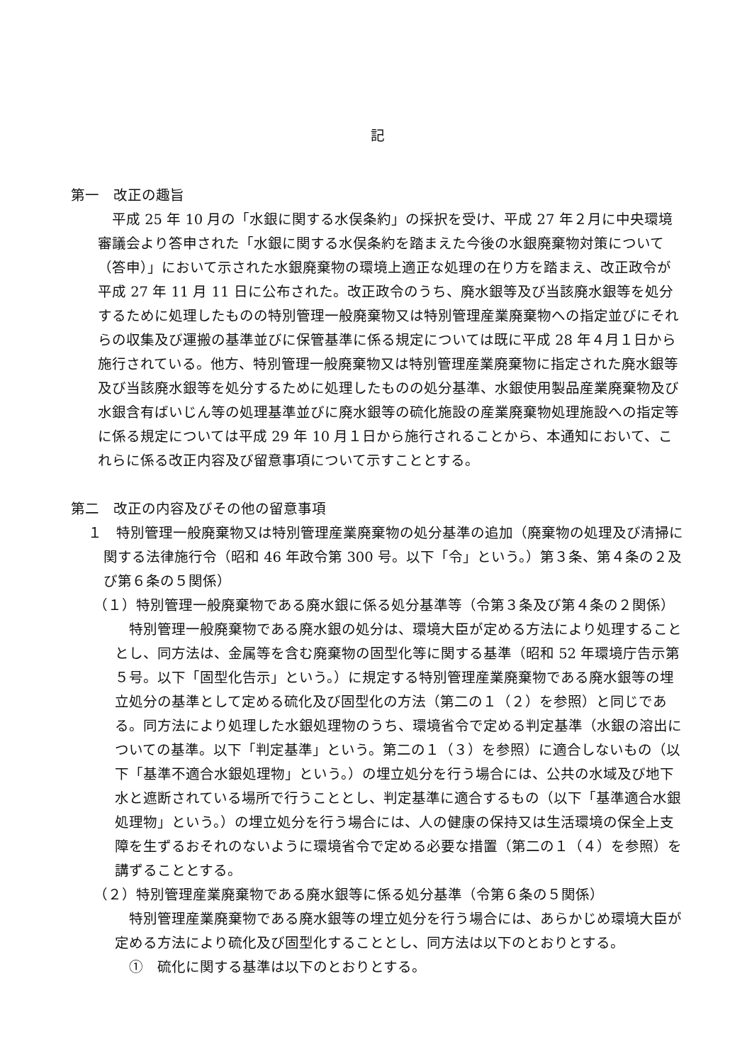記
第一　改正の趣旨
平成 25 年 10 月の「水銀に関する水俣条約」の採択を受け、平成 27 年２月に中央環境審議会より答申された「水銀に関する水俣条約を踏まえた今後の水銀廃棄物対策について（答申）」において示された水銀廃棄物の環境上適正な処理の在り方を踏まえ、改正政令が平成 27 年 11 月 11 日に公布された。改正政令のうち、廃水銀等及び当該廃水銀等を処分するために処理したものの特別管理一般廃棄物又は特別管理産業廃棄物への指定並びにそれらの収集及び運搬の基準並びに保管基準に係る規定については既に平成 28 年４月１日から施行されている。他方、特別管理一般廃棄物又は特別管理産業廃棄物に指定された廃水銀等及び当該廃水銀等を処分するために処理したものの処分基準、水銀使用製品産業廃棄物及び水銀含有ばいじん等の処理基準並びに廃水銀等の硫化施設の産業廃棄物処理施設への指定等に係る規定については平成 29 年 10 月１日から施行されることから、本通知において、これらに係る改正内容及び留意事項について示すこととする。
第二　改正の内容及びその他の留意事項
１　特別管理一般廃棄物又は特別管理産業廃棄物の処分基準の追加（廃棄物の処理及び清掃に関する法律施行令（昭和 46 年政令第 300 号。以下「令」という。）第３条、第４条の２及び第６条の５関係）
（１）特別管理一般廃棄物である廃水銀に係る処分基準等（令第３条及び第４条の２関係）
特別管理一般廃棄物である廃水銀の処分は、環境大臣が定める方法により処理することとし、同方法は、金属等を含む廃棄物の固型化等に関する基準（昭和 52 年環境庁告示第５号。以下「固型化告示」という。）に規定する特別管理産業廃棄物である廃水銀等の埋立処分の基準として定める硫化及び固型化の方法（第二の１（２）を参照）と同じである。同方法により処理した水銀処理物のうち、環境省令で定める判定基準（水銀の溶出についての基準。以下「判定基準」という。第二の１（３）を参照）に適合しないもの（以下「基準不適合水銀処理物」という。）の埋立処分を行う場合には、公共の水域及び地下水と遮断されている場所で行うこととし、判定基準に適合するもの（以下「基準適合水銀処理物」という。）の埋立処分を行う場合には、人の健康の保持又は生活環境の保全上支障を生ずるおそれのないように環境省令で定める必要な措置（第二の１（４）を参照）を講ずることとする。
（２）特別管理産業廃棄物である廃水銀等に係る処分基準（令第６条の５関係）
特別管理産業廃棄物である廃水銀等の埋立処分を行う場合には、あらかじめ環境大臣が定める方法により硫化及び固型化することとし、同方法は以下のとおりとする。
①　硫化に関する基準は以下のとおりとする。